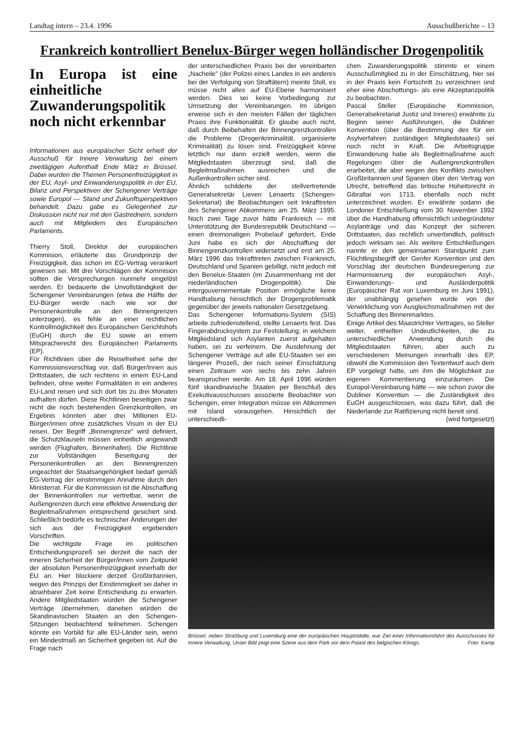Landtag intern – 23.4. 1996 Ausschußberichte – 13
Frankreich kontrolliert Benelux-Bürger wegen holländischer Drogenpolitik
In Europa ist eine einheitliche Zuwanderungspolitik noch nicht erkennbar
Informationen aus europäischer Sicht erhielt der Ausschuß für Innere Verwaltung bei einem zweitägigen Aufenthalt Ende März in Brüssel. Dabei wurden die Themen Personenfreizügigkeit in der EU, Asyl- und Einwanderungspolitik in der EU, Bilanz und Perspektiven der Schengener Verträge sowie Europol — Stand und Zukunftsperspektiven behandelt. Dazu gabe es Gelegenheit zur Diskussion nicht nur mit den Gastrednern, sondern auch mit Mitgliedern des Europäischen Parlaments.
Thierry Stoll, Direktor der europäischen Kommision, erläuterte das Grundprinzip der Freizügigkeit, das schon im EG-Vertrag verankert gewesen sei. Mit drei Vorschlägen der Kommision sollten die Versprechungen nunmehr eingelöst werden. Er bedauerte die Unvollständigkeit der Schengener Vereinbarungen (etwa die Hälfte der EU-Bürger werde nach wie vor der Personenkontrolle an den Binnengrenzen unterzogen), es fehle an einer rechtlichen Kontrollmöglichkeit des Europäischen Gerichtshofs (EuGH) durch die EU sowie an einem Mitspracherecht des Europäischen Parlaments (EP).
Für Richtlinien über die Reisefreiheit sehe der Kommissionsvorschlag vor, daß Bürger/innen aus Drittstaaten, die sich rechtens in einem EU-Land befinden, ohne weiter Formalitäten in ein anderes EU-Land reisen und sich dort bis zu drei Monaten aufhalten dürfen. Diese Richtlinien beseitigen zwar nicht die noch bestehenden Grenzkontrollen, im Ergebnis könnten aber drei Millionen EU-Bürger/innen ohne zusätzliches Visum in der EU reisen. Der Begriff „Binnengrenze" wird definiert, die Schutzklauseln müssen einheitlich angewandt werden (Flughafen, Binnenhafen). Die Richtlinie zur Vollständigen Beseitigung der Personenkontrollen an den Binnengrenzen ungeachtet der Staatsangehörigkeit bedarf gemäß EG-Vertrag der einstimmigen Annahme durch den Ministerrat. Für die Kommission ist die Abschaffung der Binnenkontrollen nur vertretbar, wenn die Außengrenzen durch eine effektive Anwendung der Begleitmaßnahmen entsprechend gesichert sind. Schließlich bedürfe es technischer Änderungen der sich aus der Freizügigkeit ergebenden Vorschriften.
Die wichtigste Frage im politischen Entscheidungsprozeß sei derzeit die nach der inneren Sicherheit der Bürger/innen vom Zeitpunkt der absoluten Personenfreizügigkeit innerhalb der EU an. Hier blockiere derzeit Großbritannien, wegen des Prinzips der Einstimmigkeit sei daher in absehbarer Zeit keine Entscheidung zu erwarten. Andere Mitgliedstaaten würden die Schengener Verträge übernehmen, daneben würden die Skandinavischen Staaten an den Schengen-Sitzungen beobachtend teilnehmen. Schengen könnte ein Vorbild für alle EU-Länder sein, wenn ein Mindestmaß an Sicherheit gegeben ist. Auf die Frage nach
der unterschiedlichen Praxis bei der vereinbarten „Nacheile" (der Polizei eines Landes in ein anderes bei der Verfolgung von Straftätern) meinte Stoll, es müsse nicht alles auf EU-Ebene harmonisiert werden. Dies sei keine Vorbedingung zur Umsetzung der Vereinbarungen. Im übrigen erweise sich in den meisten Fällen der täglichen Praxis ihre Funktionalität. Er glaube auch nicht, daß durch Beibehalten der Binnengrenzkontrollen die Probleme (Drogenkriminalität, organisierte Kriminalität) zu lösen sind. Freizügigkeit könne letztlich nur dann erzielt werden, wenn die Mitgliedstaaten überzeugt sind, daß die Begleitmaßnahmen ausreichen und die Außenkontrollen sicher sind.
Ähnlich schilderte der stellvertretende Generalsekretär Lieven Lenaerts (Schengen-Sekretariat) die Beobachtungen seit Inkrafttreten des Schengener Abkommens am 25. März 1995. Noch zwei Tage zuvor hätte Frankreich — mit Unterstützung der Bundesrepublik Deutschland — einen dreimonatigen Probelauf gefordert, Ende Juni habe es sich der Abschaffung der Binnengrenzkontrollen widersetzt und erst am 25. März 1996 das Inkrafttreten zwischen Frankreich, Deutschland und Spanien gebilligt, nicht jedoch mit den Benelux-Staaten (im Zusammenhang mit der niederländischen Drogenpolitik). Die intergouvernementale Position ermögliche keine Handhabung hinsichtlich der Drogenproblematik gegenüber der jeweils nationalen Gesetzgebung.
Das Schengener Informations-System (SIS) arbeite zufriedenstellend, stellte Lenaerts fest. Das Fingerabdrucksystem zur Feststellung, in welchem Mitgliedsland sich Asylanten zuerst aufgehalten haben, sei zu verfeinern. Die Ausdehnung der Schengener Verträge auf alle EU-Staaten sei ein längerer Prozeß, der nach seiner Einschätzung einen Zeitraum von sechs bis zehn Jahren beanspruchen werde. Am 18. April 1996 würden fünf skandinavische Staaten per Beschluß des Exekutivausschusses assozierte Beobachter von Schengen, einer Integration müsse ein Abkommen mit Island vorausgehen. Hinsichtlich der unterschiedli-
chen Zuwanderungspolitik stimmte er einem Ausschußmitglied zu in der Einschätzung, hier sei in der Praxis kein Fortschritt zu verzeichnen und eher eine Abschottungs- als eine Akzeptanzpolitik zu beobachten.
Pascal Steller (Europäische Kommission, Generalsekretariat Justiz und Inneres) erwähnte zu Beginn seiner Ausführungen, die Dubliner Konvention (über die Bestimmung des für ein Asylverfahren zuständigen Mitgliedstaates) sei noch nicht in Kraft. Die Arbeitsgruppe Einwanderung habe als Begleitmaßnahme auch Regelungen über die Außengrenzkontrollen erarbeitet, die aber wegen des Konflikts zwischen Großbritannien und Spanien über den Vertrag von Utrecht, betreffend das britische Hoheitsrecht in Gibraltar von 1713, ebenfalls noch nicht unterzeichnet wurden. Er erwähnte sodann die Londoner Entschließung vom 30. November 1992 über die Handhabung offensichtlich unbegründeter Asylanträge und das Konzept der sicheren Drittstaaten, das rechtlich unverbindlich, politisch jedoch wirksam sei. Als weitere Entschließungen nannte er den gemeinsamen Standpunkt zum Flüchtlingsbegriff der Genfer Konvention und den Vorschlag der deutschen Bundesregierung zur Harmonisierung der europäischen Asyl-, Einwanderungs- und Ausländerpolitik (Europäischer Rat von Luxemburg im Juni 1991), der unabhängig gesehen wurde von der Verwirklichung von Ausgleichsmaßnahmen mit der Schaffung des Binnenmarktes.
Einige Artikel des Maastrichter Vertrages, so Steller weiter, enthielten Undeutlichkeiten, die zu unterschiedlicher Anwendung durch die Mitgliedstaaten führen, aber auch zu verschiedenen Meinungen innerhalb des EP, obwohl die Kommission den Textentwurf auch dem EP vorgelegt hatte, um ihm die Möglichkeit zur eigenen Kommentierung einzuräumen. Die Europol-Vereinbarung hätte — wie schon zuvor die Dubliner Konvention — die Zuständigkeit des EuGH ausgeschlossen, was dazu führt, daß die Niederlande zur Ratifizierung nicht bereit sind.
(wird fortgesetzt)
Brüssel, neben Straßburg und Luxemburg eine der europäischen Hauptstädte, war Ziel einer Informationsfahrt des Ausschusses für Innere Verwaltung. Unser Bild zeigt eine Szene aus dem Park vor dem Palast des belgischen Königs. Foto: Kamp